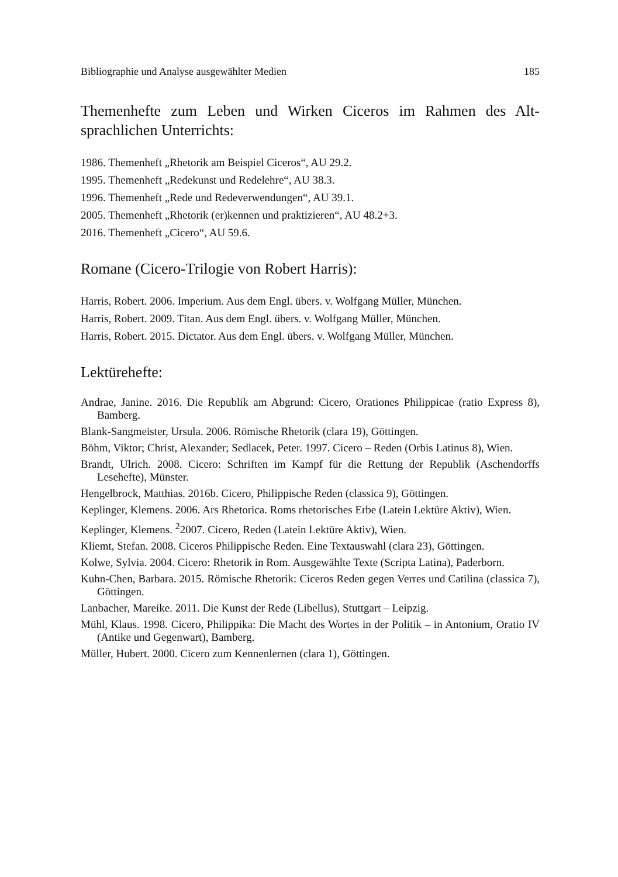Bibliographie und Analyse ausgewählter Medien 185
Themenhefte zum Leben und Wirken Ciceros im Rahmen des Alt­sprachlichen Unterrichts:
1986. Themenheft „Rhetorik am Beispiel Ciceros“, AU 29.2.
1995. Themenheft „Redekunst und Redelehre“, AU 38.3.
1996. Themenheft „Rede und Redeverwendungen“, AU 39.1.
2005. Themenheft „Rhetorik (er)kennen und praktizieren“, AU 48.2+3.
2016. Themenheft „Cicero“, AU 59.6.
Romane (Cicero-Trilogie von Robert Harris):
Harris, Robert. 2006. Imperium. Aus dem Engl. übers. v. Wolfgang Müller, München.
Harris, Robert. 2009. Titan. Aus dem Engl. übers. v. Wolfgang Müller, München.
Harris, Robert. 2015. Dictator. Aus dem Engl. übers. v. Wolfgang Müller, München.
Lektürehefte:
Andrae, Janine. 2016. Die Republik am Abgrund: Cicero, Orationes Philippicae (ratio Express 8), Bamberg.
Blank-Sangmeister, Ursula. 2006. Römische Rhetorik (clara 19), Göttingen.
Böhm, Viktor; Christ, Alexander; Sedlacek, Peter. 1997. Cicero – Reden (Orbis Latinus 8), Wien.
Brandt, Ulrich. 2008. Cicero: Schriften im Kampf für die Rettung der Republik (Aschendorffs Lesehefte), Münster.
Hengelbrock, Matthias. 2016b. Cicero, Philippische Reden (classica 9), Göttingen.
Keplinger, Klemens. 2006. Ars Rhetorica. Roms rhetorisches Erbe (Latein Lektüre Ak­tiv), Wien.
Keplinger, Klemens. <sup>2</sup>2007. Cicero, Reden (Latein Lektüre Aktiv), Wien.
Kliemt, Stefan. 2008. Ciceros Philippische Reden. Eine Textauswahl (clara 23), Göt­tingen.
Kolwe, Sylvia. 2004. Cicero: Rhetorik in Rom. Ausgewählte Texte (Scripta Latina), Paderborn.
Kuhn-Chen, Barbara. 2015. Römische Rhetorik: Ciceros Reden gegen Verres und Catilina (classica 7), Göttingen.
Lanbacher, Mareike. 2011. Die Kunst der Rede (Libellus), Stuttgart – Leipzig.
Mühl, Klaus. 1998. Cicero, Philippika: Die Macht des Wortes in der Politik – in Anto­nium, Oratio IV (Antike und Gegenwart), Bamberg.
Müller, Hubert. 2000. Cicero zum Kennenlernen (clara 1), Göttingen.